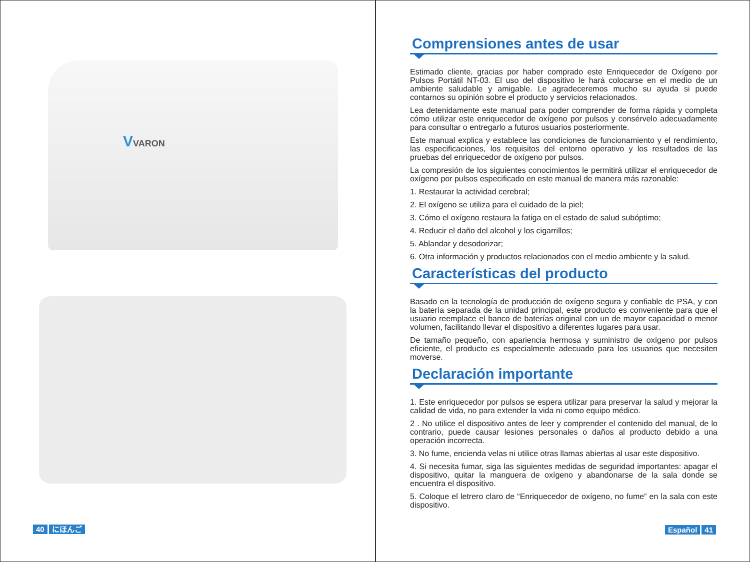VVARON
40 にほんご
Comprensiones antes de usar
Estimado cliente, gracias por haber comprado este Enriquecedor de Oxígeno por Pulsos Portátil NT-03. El uso del dispositivo le hará colocarse en el medio de un ambiente saludable y amigable. Le agradeceremos mucho su ayuda si puede contarnos su opinión sobre el producto y servicios relacionados.
Lea detenidamente este manual para poder comprender de forma rápida y completa cómo utilizar este enriquecedor de oxígeno por pulsos y consérvelo adecuadamente para consultar o entregarlo a futuros usuarios posteriormente.
Este manual explica y establece las condiciones de funcionamiento y el rendimiento, las especificaciones, los requisitos del entorno operativo y los resultados de las pruebas del enriquecedor de oxígeno por pulsos.
La compresión de los siguientes conocimientos le permitirá utilizar el enriquecedor de oxígeno por pulsos especificado en este manual de manera más razonable:
1. Restaurar la actividad cerebral;
2. El oxígeno se utiliza para el cuidado de la piel;
3. Cómo el oxígeno restaura la fatiga en el estado de salud subóptimo;
4. Reducir el daño del alcohol y los cigarrillos;
5. Ablandar y desodorizar;
6. Otra información y productos relacionados con el medio ambiente y la salud.
Características del producto
Basado en la tecnología de producción de oxígeno segura y confiable de PSA, y con la batería separada de la unidad principal, este producto es conveniente para que el usuario reemplace el banco de baterías original con un de mayor capacidad o menor volumen, facilitando llevar el dispositivo a diferentes lugares para usar.
De tamaño pequeño, con apariencia hermosa y suministro de oxígeno por pulsos eficiente, el producto es especialmente adecuado para los usuarios que necesiten moverse.
Declaración importante
1. Este enriquecedor por pulsos se espera utilizar para preservar la salud y mejorar la calidad de vida, no para extender la vida ni como equipo médico.
2 . No utilice el dispositivo antes de leer y comprender el contenido del manual, de lo contrario, puede causar lesiones personales o daños al producto debido a una operación incorrecta.
3. No fume, encienda velas ni utilice otras llamas abiertas al usar este dispositivo.
4. Si necesita fumar, siga las siguientes medidas de seguridad importantes: apagar el dispositivo, quitar la manguera de oxígeno y abandonarse de la sala donde se encuentra el dispositivo.
5. Coloque el letrero claro de “Enriquecedor de oxígeno, no fume” en la sala con este dispositivo.
Español 41